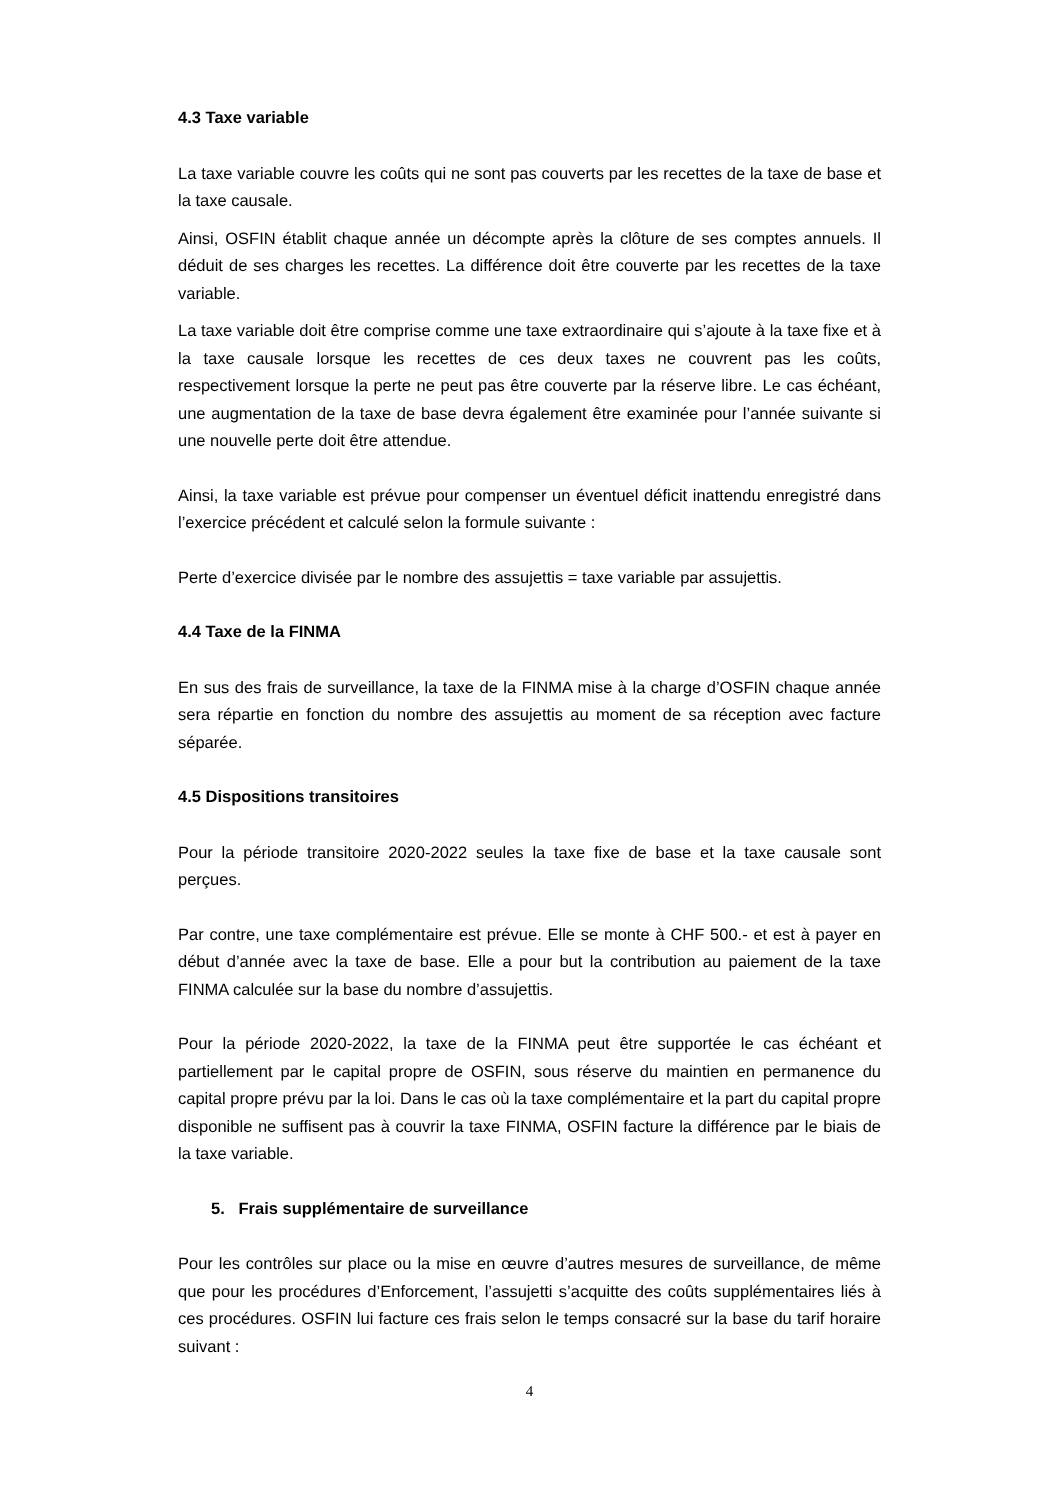4.3 Taxe variable
La taxe variable couvre les coûts qui ne sont pas couverts par les recettes de la taxe de base et la taxe causale.
Ainsi, OSFIN établit chaque année un décompte après la clôture de ses comptes annuels. Il déduit de ses charges les recettes. La différence doit être couverte par les recettes de la taxe variable.
La taxe variable doit être comprise comme une taxe extraordinaire qui s’ajoute à la taxe fixe et à la taxe causale lorsque les recettes de ces deux taxes ne couvrent pas les coûts, respectivement lorsque la perte ne peut pas être couverte par la réserve libre. Le cas échéant, une augmentation de la taxe de base devra également être examinée pour l’année suivante si une nouvelle perte doit être attendue.
Ainsi, la taxe variable est prévue pour compenser un éventuel déficit inattendu enregistré dans l’exercice précédent et calculé selon la formule suivante :
Perte d’exercice divisée par le nombre des assujettis = taxe variable par assujettis.
4.4 Taxe de la FINMA
En sus des frais de surveillance, la taxe de la FINMA mise à la charge d’OSFIN chaque année sera répartie en fonction du nombre des assujettis au moment de sa réception avec facture séparée.
4.5 Dispositions transitoires
Pour la période transitoire 2020-2022 seules la taxe fixe de base et la taxe causale sont perçues.
Par contre, une taxe complémentaire est prévue. Elle se monte à CHF 500.- et est à payer en début d’année avec la taxe de base. Elle a pour but la contribution au paiement de la taxe FINMA calculée sur la base du nombre d’assujettis.
Pour la période 2020-2022, la taxe de la FINMA peut être supportée le cas échéant et partiellement par le capital propre de OSFIN, sous réserve du maintien en permanence du capital propre prévu par la loi. Dans le cas où la taxe complémentaire et la part du capital propre disponible ne suffisent pas à couvrir la taxe FINMA, OSFIN facture la différence par le biais de la taxe variable.
5. Frais supplémentaire de surveillance
Pour les contrôles sur place ou la mise en œuvre d’autres mesures de surveillance, de même que pour les procédures d’Enforcement, l’assujetti s’acquitte des coûts supplémentaires liés à ces procédures. OSFIN lui facture ces frais selon le temps consacré sur la base du tarif horaire suivant :
4